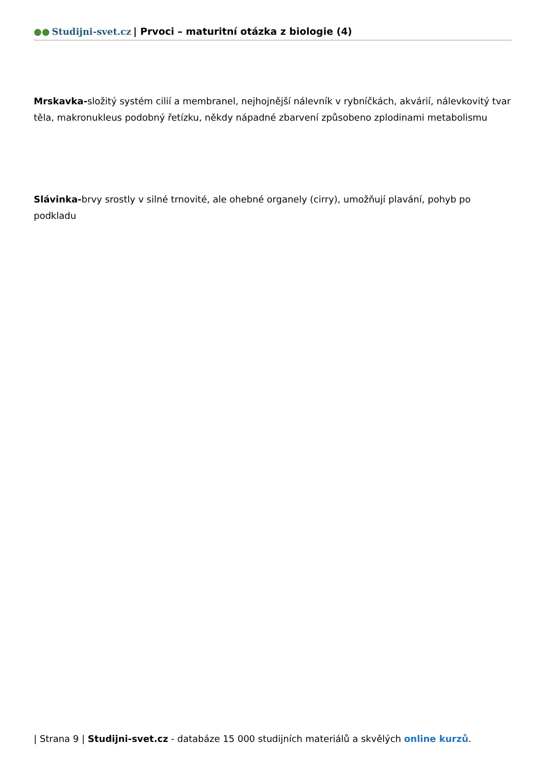●● Studijni-svet.cz | Prvoci – maturitní otázka z biologie (4)
Mrskavka-složitý systém cilií a membranel, nejhojnější nálevník v rybníčkách, akvárií, nálevkovitý tvar těla, makronukleus podobný řetízku, někdy nápadné zbarvení způsobeno zplodinami metabolismu
Slávinka-brvy srostly v silné trnovité, ale ohebné organely (cirry), umožňují plavání, pohyb po podkladu
| Strana 9 | Studijni-svet.cz - databáze 15 000 studijních materiálů a skvělých online kurzů.